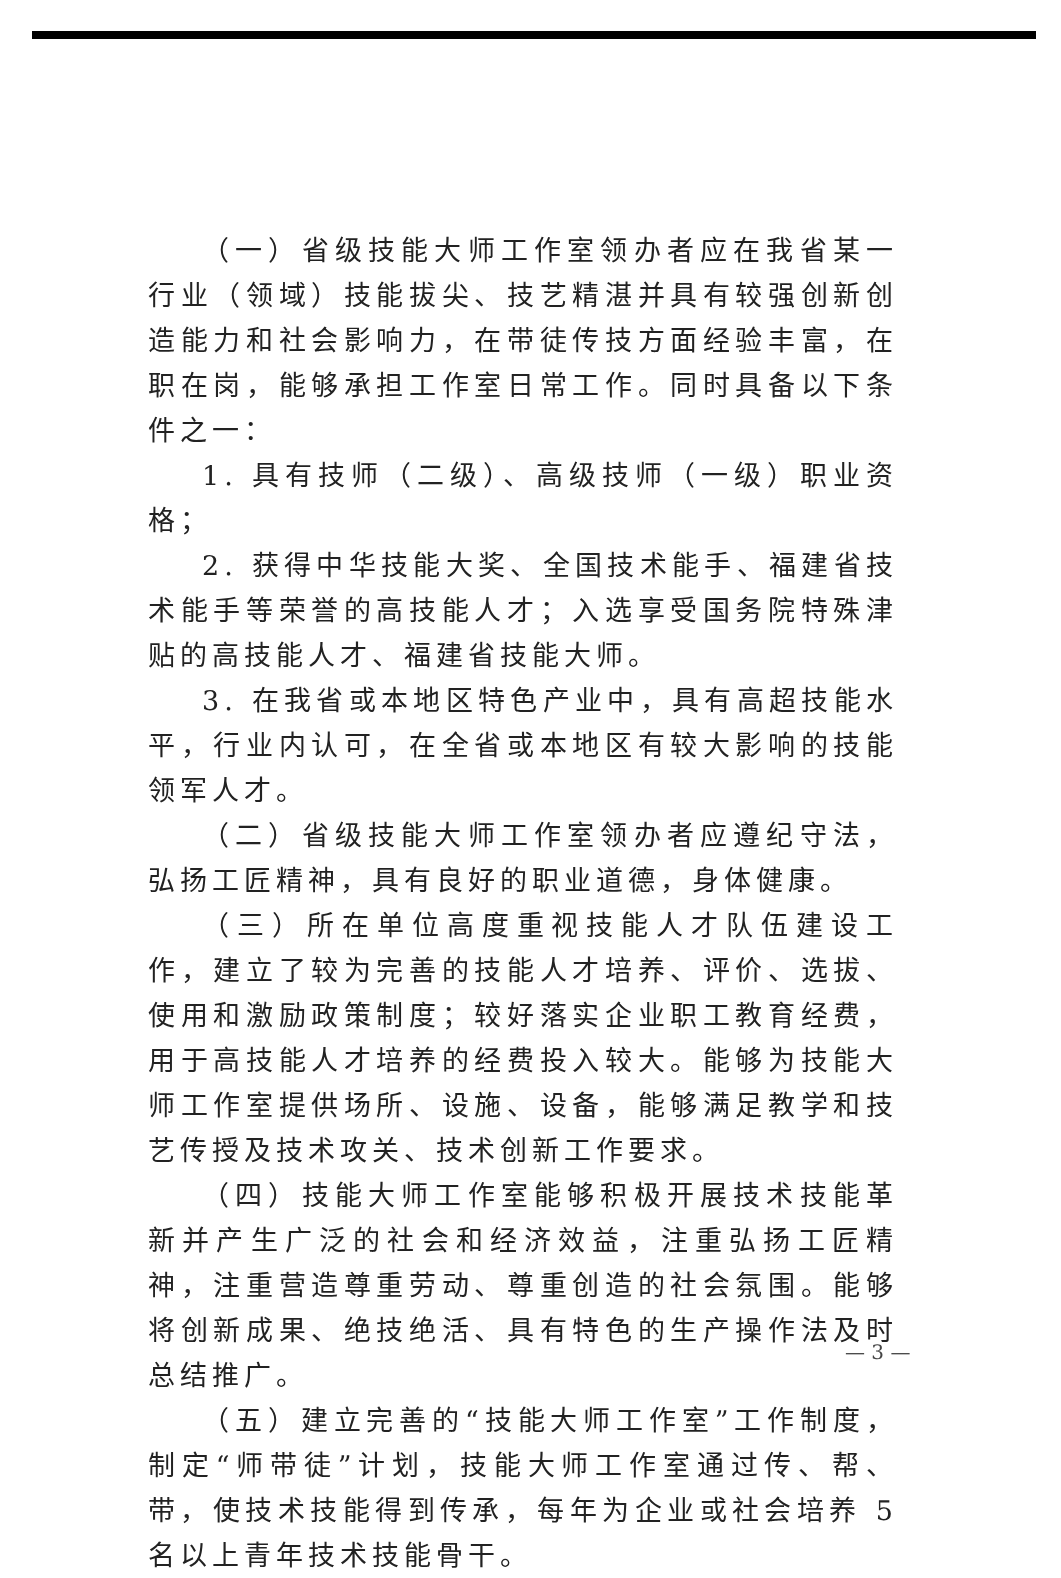（一）省级技能大师工作室领办者应在我省某一行业（领域）技能拔尖、技艺精湛并具有较强创新创造能力和社会影响力，在带徒传技方面经验丰富，在职在岗，能够承担工作室日常工作。同时具备以下条件之一：
1. 具有技师（二级）、高级技师（一级）职业资格；
2. 获得中华技能大奖、全国技术能手、福建省技术能手等荣誉的高技能人才；入选享受国务院特殊津贴的高技能人才、福建省技能大师。
3. 在我省或本地区特色产业中，具有高超技能水平，行业内认可，在全省或本地区有较大影响的技能领军人才。
（二）省级技能大师工作室领办者应遵纪守法，弘扬工匠精神，具有良好的职业道德，身体健康。
（三）所在单位高度重视技能人才队伍建设工作，建立了较为完善的技能人才培养、评价、选拔、使用和激励政策制度；较好落实企业职工教育经费，用于高技能人才培养的经费投入较大。能够为技能大师工作室提供场所、设施、设备，能够满足教学和技艺传授及技术攻关、技术创新工作要求。
（四）技能大师工作室能够积极开展技术技能革新并产生广泛的社会和经济效益，注重弘扬工匠精神，注重营造尊重劳动、尊重创造的社会氛围。能够将创新成果、绝技绝活、具有特色的生产操作法及时总结推广。
（五）建立完善的“技能大师工作室”工作制度，制定“师带徒”计划，技能大师工作室通过传、帮、带，使技术技能得到传承，每年为企业或社会培养 5 名以上青年技术技能骨干。
— 3 —